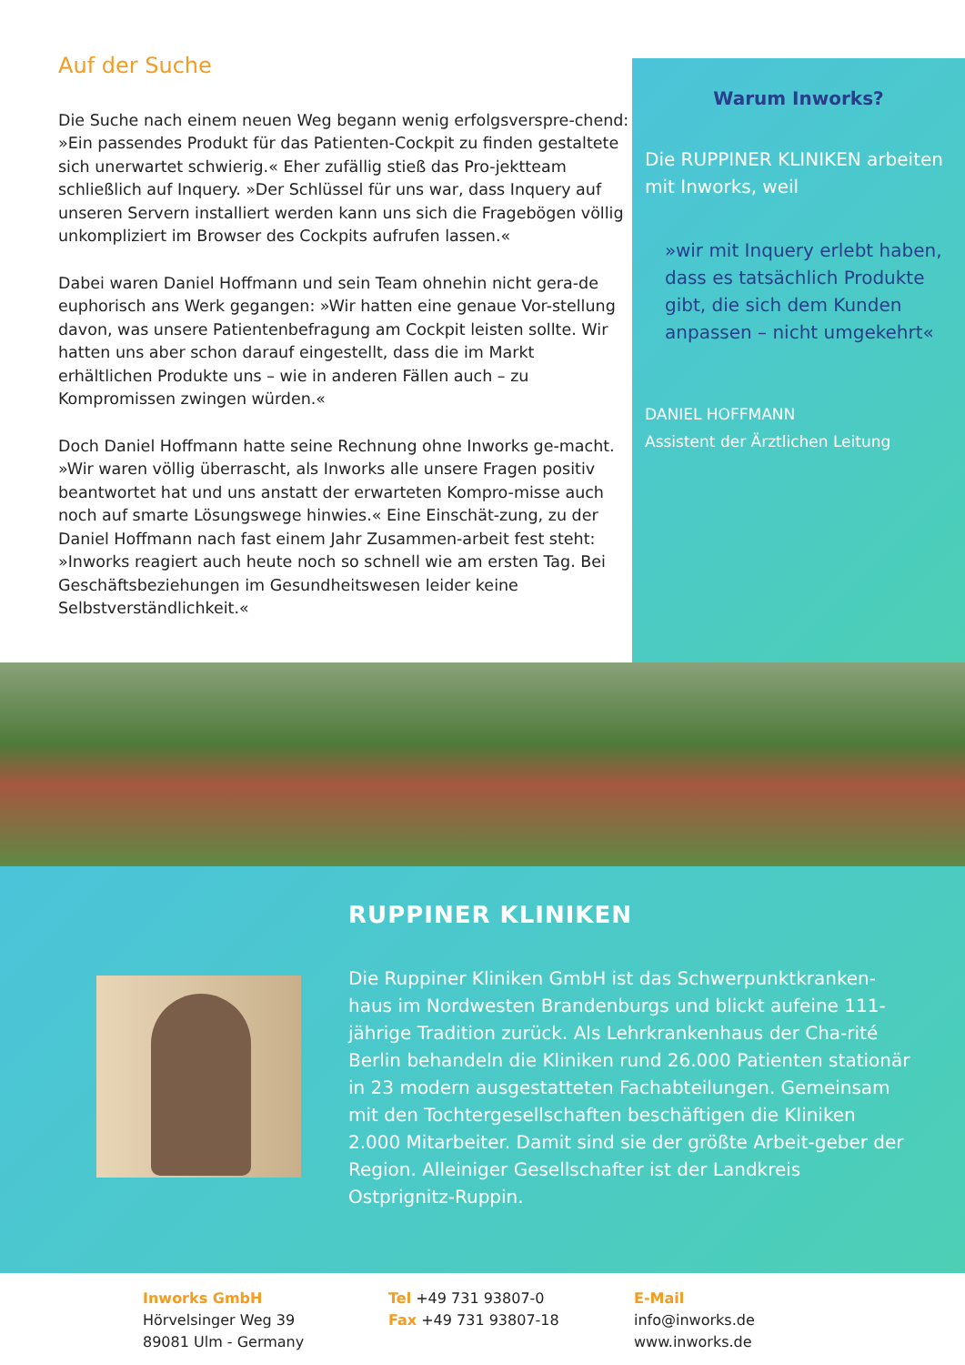Auf der Suche
Die Suche nach einem neuen Weg begann wenig erfolgsverspre-chend: »Ein passendes Produkt für das Patienten-Cockpit zu finden gestaltete sich unerwartet schwierig.« Eher zufällig stieß das Pro-jektteam schließlich auf Inquery. »Der Schlüssel für uns war, dass Inquery auf unseren Servern installiert werden kann uns sich die Fragebögen völlig unkompliziert im Browser des Cockpits aufrufen lassen.«
Dabei waren Daniel Hoffmann und sein Team ohnehin nicht gera-de euphorisch ans Werk gegangen: »Wir hatten eine genaue Vor-stellung davon, was unsere Patientenbefragung am Cockpit leisten sollte. Wir hatten uns aber schon darauf eingestellt, dass die im Markt erhältlichen Produkte uns – wie in anderen Fällen auch – zu Kompromissen zwingen würden.«
Doch Daniel Hoffmann hatte seine Rechnung ohne Inworks ge-macht. »Wir waren völlig überrascht, als Inworks alle unsere Fragen positiv beantwortet hat und uns anstatt der erwarteten Kompro-misse auch noch auf smarte Lösungswege hinwies.« Eine Einschät-zung, zu der Daniel Hoffmann nach fast einem Jahr Zusammen-arbeit fest steht: »Inworks reagiert auch heute noch so schnell wie am ersten Tag. Bei Geschäftsbeziehungen im Gesundheitswesen leider keine Selbstverständlichkeit.«
Warum Inworks?
Die RUPPINER KLINIKEN arbeiten mit Inworks, weil
»wir mit Inquery erlebt haben, dass es tatsächlich Produkte gibt, die sich dem Kunden anpassen – nicht umgekehrt«
DANIEL HOFFMANN
Assistent der Ärztlichen Leitung
RUPPINER KLINIKEN
Die Ruppiner Kliniken GmbH ist das Schwerpunktkranken-haus im Nordwesten Brandenburgs und blickt aufeine 111-jährige Tradition zurück. Als Lehrkrankenhaus der Cha-rité Berlin behandeln die Kliniken rund 26.000 Patienten stationär in 23 modern ausgestatteten Fachabteilungen. Gemeinsam mit den Tochtergesellschaften beschäftigen die Kliniken 2.000 Mitarbeiter. Damit sind sie der größte Arbeit-geber der Region. Alleiniger Gesellschafter ist der Landkreis Ostprignitz-Ruppin.
Inworks GmbH
Hörvelsinger Weg 39
89081 Ulm - Germany
Tel +49 731 93807-0
Fax +49 731 93807-18
E-Mail
info@inworks.de
www.inworks.de